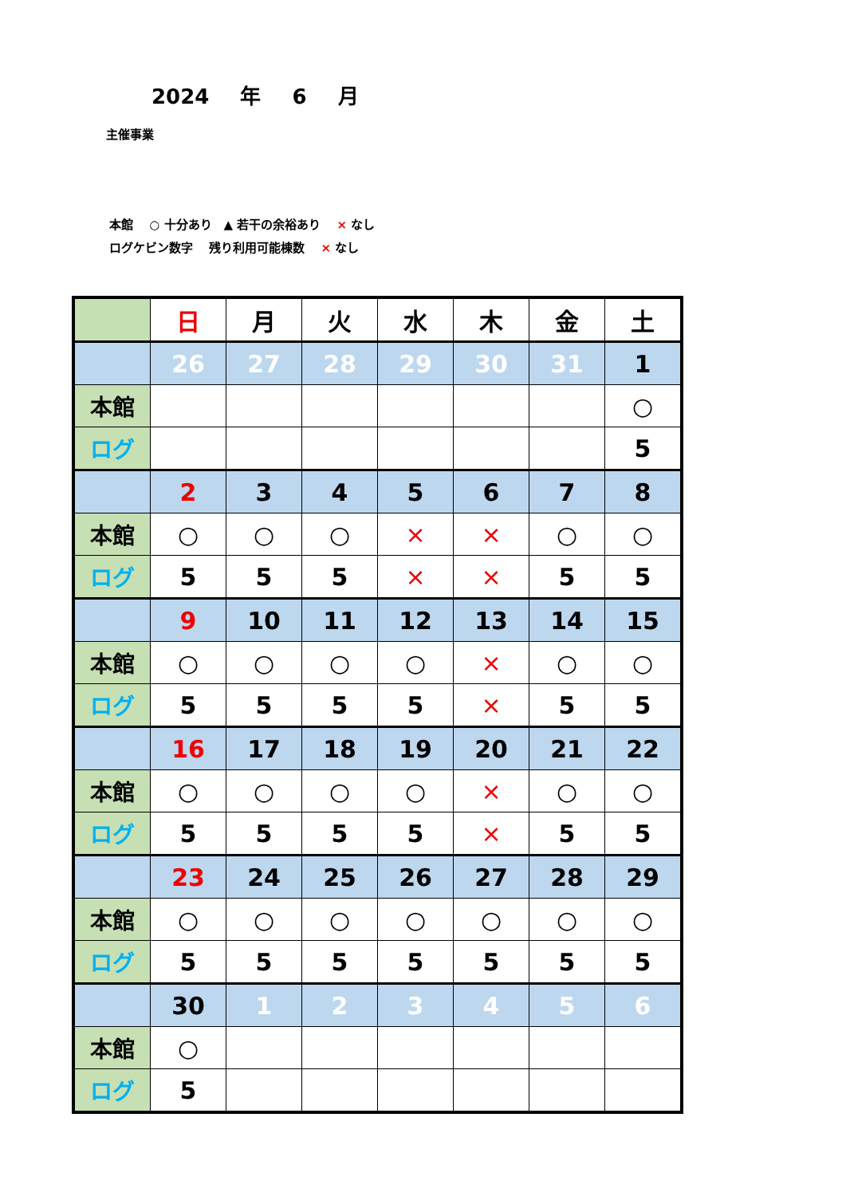2024 年 6 月
主催事業
本館　 ○ 十分あり　▲ 若干の余裕あり　 × なし
ログケビン数字　 残り利用可能棟数　 × なし
| | 日 | 月 | 火 | 水 | 木 | 金 | 土 |
| | 26 | 27 | 28 | 29 | 30 | 31 | 1 |
| 本館 | | | | | | | ○ |
| ログ | | | | | | | 5 |
| | 2 | 3 | 4 | 5 | 6 | 7 | 8 |
| 本館 | ○ | ○ | ○ | × | × | ○ | ○ |
| ログ | 5 | 5 | 5 | × | × | 5 | 5 |
| | 9 | 10 | 11 | 12 | 13 | 14 | 15 |
| 本館 | ○ | ○ | ○ | ○ | × | ○ | ○ |
| ログ | 5 | 5 | 5 | 5 | × | 5 | 5 |
| | 16 | 17 | 18 | 19 | 20 | 21 | 22 |
| 本館 | ○ | ○ | ○ | ○ | × | ○ | ○ |
| ログ | 5 | 5 | 5 | 5 | × | 5 | 5 |
| | 23 | 24 | 25 | 26 | 27 | 28 | 29 |
| 本館 | ○ | ○ | ○ | ○ | ○ | ○ | ○ |
| ログ | 5 | 5 | 5 | 5 | 5 | 5 | 5 |
| | 30 | 1 | 2 | 3 | 4 | 5 | 6 |
| 本館 | ○ | | | | | | |
| ログ | 5 | | | | | | |